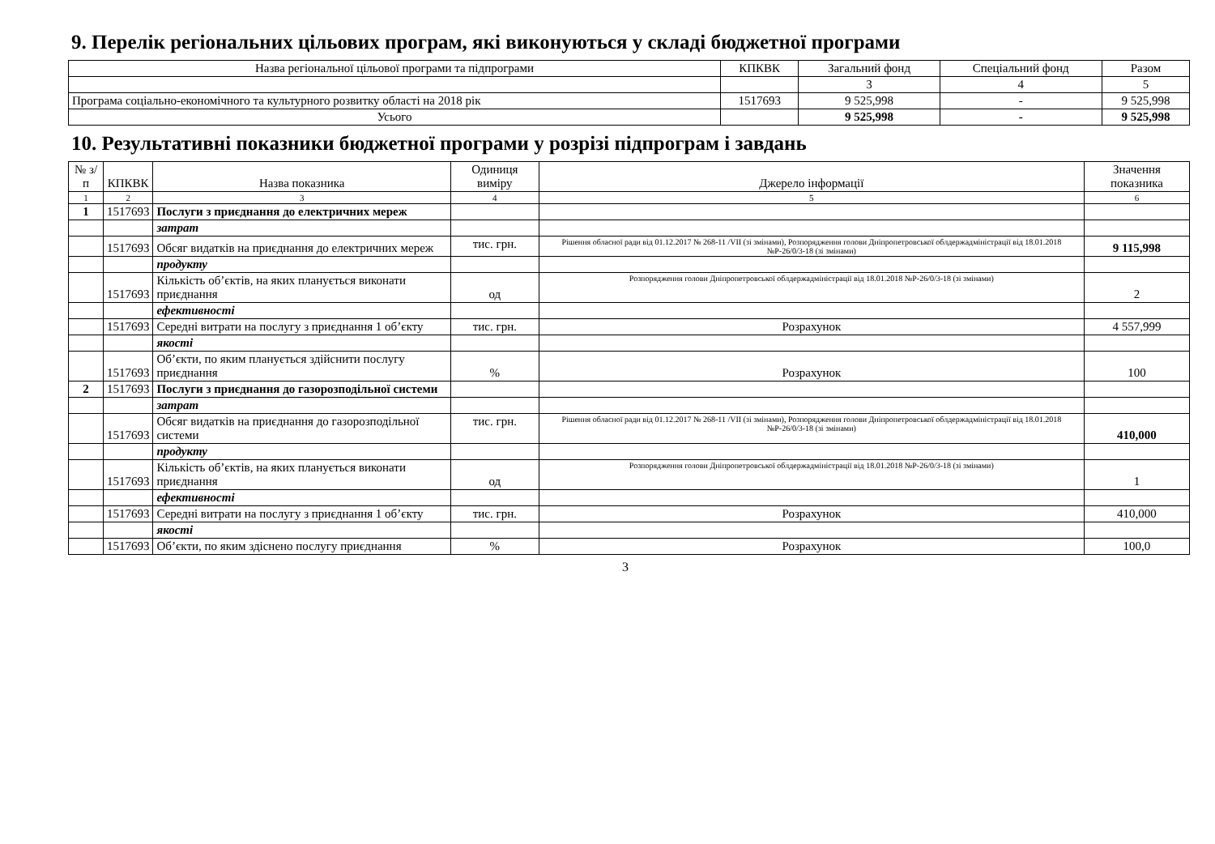9. Перелік регіональних цільових програм, які виконуються у складі бюджетної програми
| Назва регіональної цільової програми та підпрограми | КПКВК | Загальний фонд | Спеціальний фонд | Разом |
| --- | --- | --- | --- | --- |
| | | 3 | 4 | 5 |
| Програма соціально-економічного та культурного розвитку області на 2018 рік | 1517693 | 9 525,998 | - | 9 525,998 |
| Усього | | 9 525,998 | - | 9 525,998 |
10. Результативні показники бюджетної програми у розрізі підпрограм і завдань
| № з/п | КПКВК | Назва показника | Одиниця виміру | Джерело інформації | Значення показника |
| --- | --- | --- | --- | --- | --- |
| 1 | 2 | 3 | 4 | 5 | 6 |
| 1 | 1517693 | Послуги з приєднання до електричних мереж | | | |
| | | затрат | | | |
| | 1517693 | Обсяг видатків на приєднання до електричних мереж | тис. грн. | Рішення обласної ради від 01.12.2017 № 268-11 /VII (зі змінами), Розпорядження голови Дніпропетровської облдержадміністрації від 18.01.2018 №Р-26/0/3-18 (зі змінами) | 9 115,998 |
| | | продукту | | | |
| | 1517693 | Кількість об’єктів, на яких планується виконати приєднання | од | Розпорядження голови Дніпропетровської облдержадміністрації від 18.01.2018 №Р-26/0/3-18 (зі змінами) | 2 |
| | | ефективності | | | |
| | 1517693 | Середні витрати на послугу з приєднання 1 об’єкту | тис. грн. | Розрахунок | 4 557,999 |
| | | якості | | | |
| | 1517693 | Об’єкти, по яким планується здійснити послугу приєднання | % | Розрахунок | 100 |
| 2 | 1517693 | Послуги з приєднання до газорозподільної системи | | | |
| | | затрат | | | |
| | 1517693 | Обсяг видатків на приєднання до газорозподільної системи | тис. грн. | Рішення обласної ради від 01.12.2017 № 268-11 /VII (зі змінами), Розпорядження голови Дніпропетровської облдержадміністрації від 18.01.2018 №Р-26/0/3-18 (зі змінами) | 410,000 |
| | | продукту | | | |
| | 1517693 | Кількість об’єктів, на яких планується виконати приєднання | од | Розпорядження голови Дніпропетровської облдержадміністрації від 18.01.2018 №Р-26/0/3-18 (зі змінами) | 1 |
| | | ефективності | | | |
| | 1517693 | Середні витрати на послугу з приєднання 1 об’єкту | тис. грн. | Розрахунок | 410,000 |
| | | якості | | | |
| | 1517693 | Об’єкти, по яким здіснено послугу приєднання | % | Розрахунок | 100,0 |
3